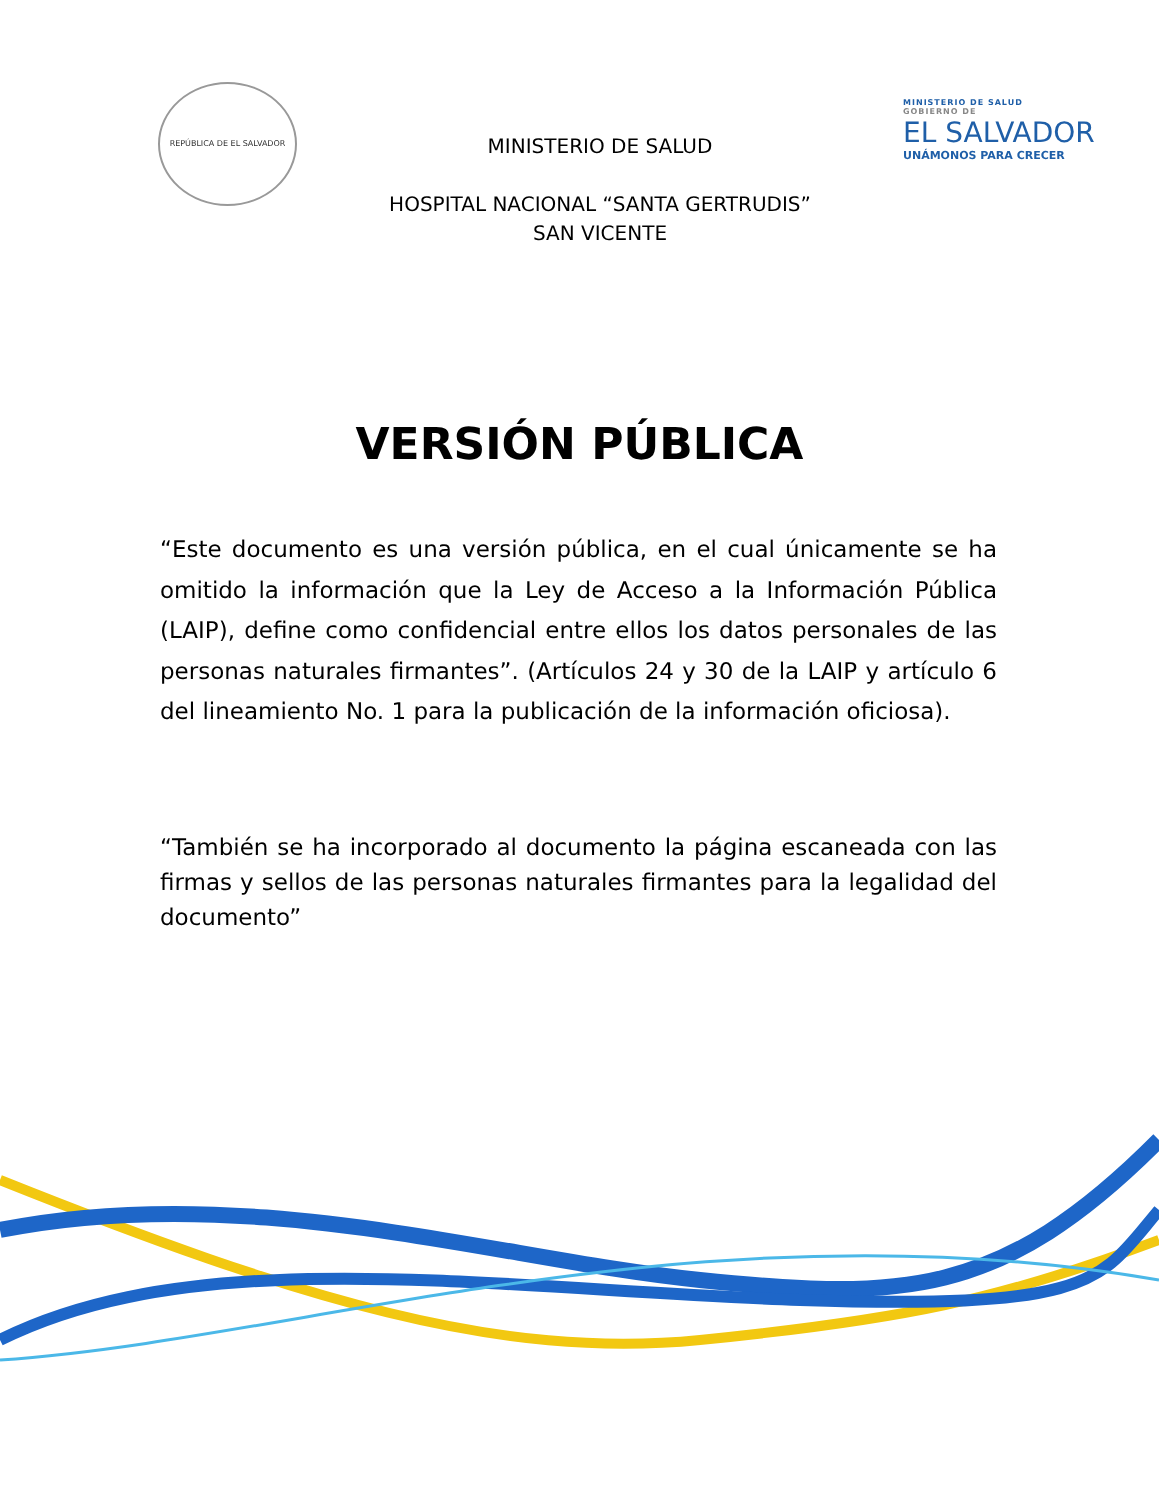REPÚBLICA DE EL SALVADOR
MINISTERIO DE SALUD
HOSPITAL NACIONAL “SANTA GERTRUDIS”
SAN VICENTE
MINISTERIO DE SALUD
GOBIERNO DE
EL SALVADOR
UNÁMONOS PARA CRECER
VERSIÓN PÚBLICA
“Este documento es una versión pública, en el cual únicamente se ha omitido la información que la Ley de Acceso a la Información Pública (LAIP), define como confidencial entre ellos los datos personales de las personas naturales firmantes”. (Artículos 24 y 30 de la LAIP y artículo 6 del lineamiento No. 1 para la publicación de la información oficiosa).
“También se ha incorporado al documento la página escaneada con las firmas y sellos de las personas naturales firmantes para la legalidad del documento”